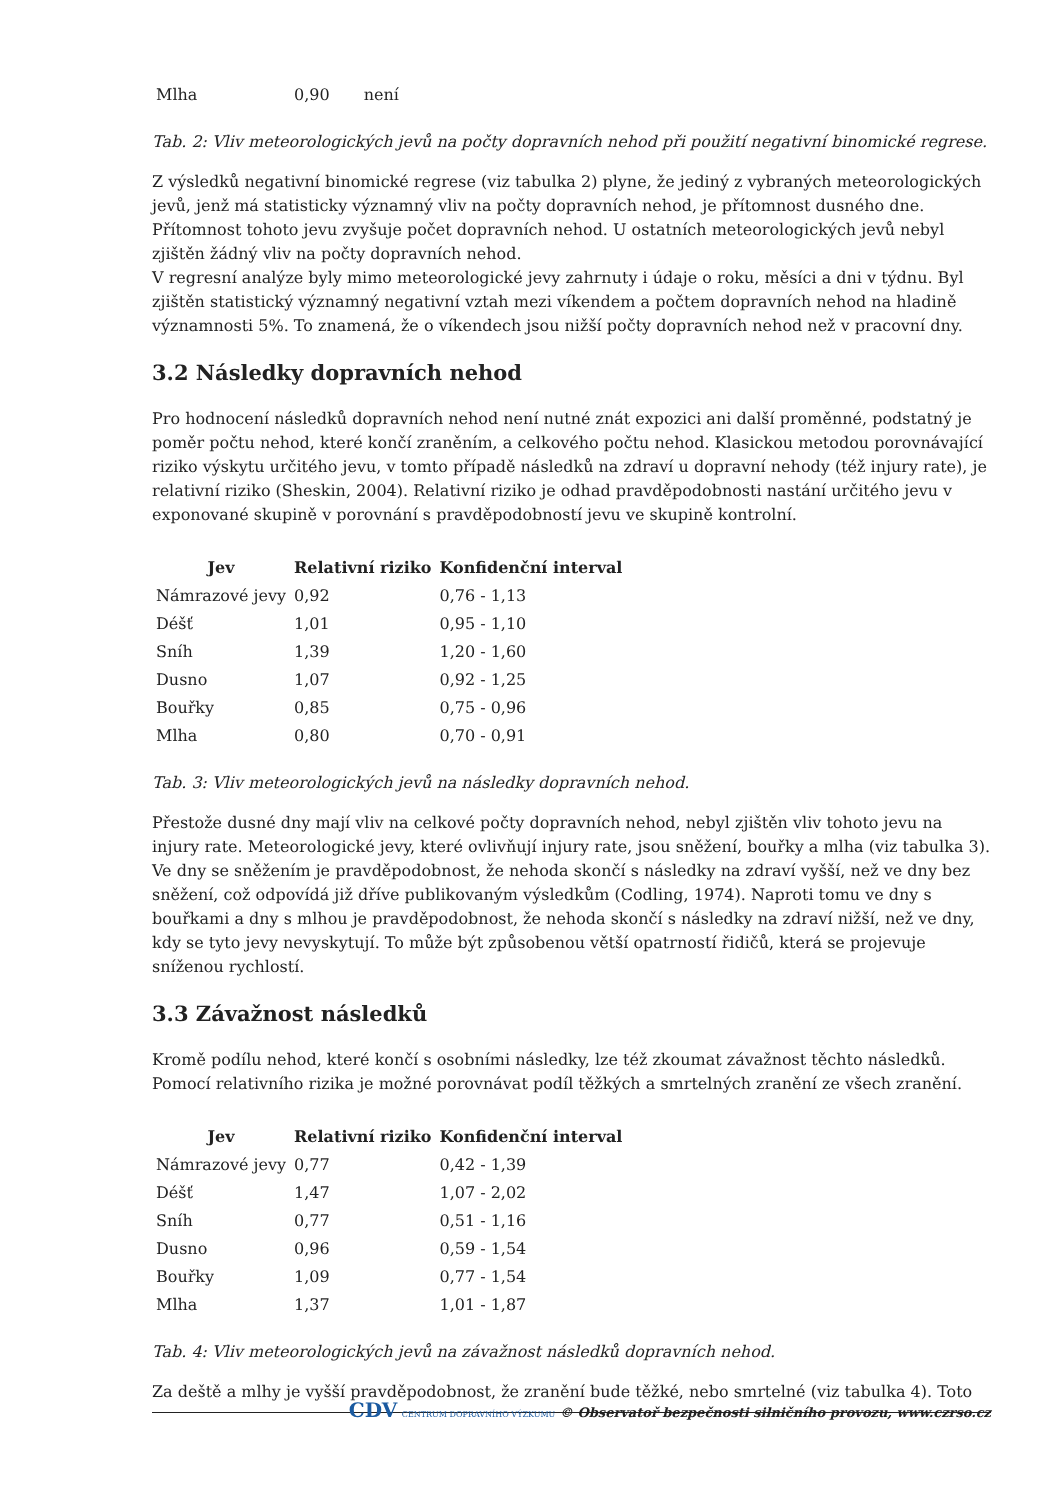| Mlha | 0,90 | není |
Tab. 2: Vliv meteorologických jevů na počty dopravních nehod při použití negativní binomické regrese.
Z výsledků negativní binomické regrese (viz tabulka 2) plyne, že jediný z vybraných meteorologických jevů, jenž má statisticky významný vliv na počty dopravních nehod, je přítomnost dusného dne. Přítomnost tohoto jevu zvyšuje počet dopravních nehod. U ostatních meteorologických jevů nebyl zjištěn žádný vliv na počty dopravních nehod.
V regresní analýze byly mimo meteorologické jevy zahrnuty i údaje o roku, měsíci a dni v týdnu. Byl zjištěn statistický významný negativní vztah mezi víkendem a počtem dopravních nehod na hladině významnosti 5%. To znamená, že o víkendech jsou nižší počty dopravních nehod než v pracovní dny.
3.2 Následky dopravních nehod
Pro hodnocení následků dopravních nehod není nutné znát expozici ani další proměnné, podstatný je poměr počtu nehod, které končí zraněním, a celkového počtu nehod. Klasickou metodou porovnávající riziko výskytu určitého jevu, v tomto případě následků na zdraví u dopravní nehody (též injury rate), je relativní riziko (Sheskin, 2004). Relativní riziko je odhad pravděpodobnosti nastání určitého jevu v exponované skupině v porovnání s pravděpodobností jevu ve skupině kontrolní.
| Jev | Relativní riziko | Konfidenční interval |
| --- | --- | --- |
| Námrazové jevy | 0,92 | 0,76 - 1,13 |
| Déšť | 1,01 | 0,95 - 1,10 |
| Sníh | 1,39 | 1,20 - 1,60 |
| Dusno | 1,07 | 0,92 - 1,25 |
| Bouřky | 0,85 | 0,75 - 0,96 |
| Mlha | 0,80 | 0,70 - 0,91 |
Tab. 3: Vliv meteorologických jevů na následky dopravních nehod.
Přestože dusné dny mají vliv na celkové počty dopravních nehod, nebyl zjištěn vliv tohoto jevu na injury rate. Meteorologické jevy, které ovlivňují injury rate, jsou sněžení, bouřky a mlha (viz tabulka 3). Ve dny se sněžením je pravděpodobnost, že nehoda skončí s následky na zdraví vyšší, než ve dny bez sněžení, což odpovídá již dříve publikovaným výsledkům (Codling, 1974). Naproti tomu ve dny s bouřkami a dny s mlhou je pravděpodobnost, že nehoda skončí s následky na zdraví nižší, než ve dny, kdy se tyto jevy nevyskytují. To může být způsobenou větší opatrností řidičů, která se projevuje sníženou rychlostí.
3.3 Závažnost následků
Kromě podílu nehod, které končí s osobními následky, lze též zkoumat závažnost těchto následků. Pomocí relativního rizika je možné porovnávat podíl těžkých a smrtelných zranění ze všech zranění.
| Jev | Relativní riziko | Konfidenční interval |
| --- | --- | --- |
| Námrazové jevy | 0,77 | 0,42 - 1,39 |
| Déšť | 1,47 | 1,07 - 2,02 |
| Sníh | 0,77 | 0,51 - 1,16 |
| Dusno | 0,96 | 0,59 - 1,54 |
| Bouřky | 1,09 | 0,77 - 1,54 |
| Mlha | 1,37 | 1,01 - 1,87 |
Tab. 4: Vliv meteorologických jevů na závažnost následků dopravních nehod.
Za deště a mlhy je vyšší pravděpodobnost, že zranění bude těžké, nebo smrtelné (viz tabulka 4). Toto
CDV CENTRUM DOPRAVNÍHO VÝZKUMU © Observatoř bezpečnosti silničního provozu, www.czrso.cz